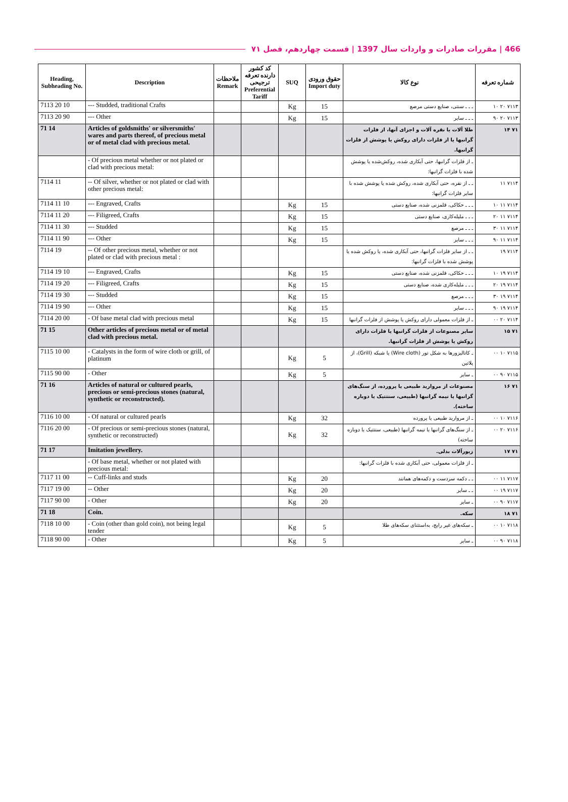466 | مقررات صادرات و واردات سال 1397 | قسمت چهاردهم، فصل ۷۱
| Heading, Subheading No. | Description | ملاحظات Remark | کد کشور دارنده تعرفه ترجیحی Preferential Tariff | SUQ | حقوق ورودی Import duty | نوع کالا | شماره تعرفه |
| --- | --- | --- | --- | --- | --- | --- | --- |
| 7113 20 10 | --- Studded, traditional Crafts | | | Kg | 15 | ـ ـ ـ سنتی، صنایع دستی مرصع | ۷۱۱۳ ۲۰ ۱۰ |
| 7113 20 90 | --- Other | | | Kg | 15 | ـ ـ ـ سایر | ۷۱۱۳ ۲۰ ۹۰ |
| 71 14 | Articles of goldsmiths' or silversmiths' wares and parts thereof, of precious metal or of metal clad with precious metal. | | | | | طلا آلات یا نقره آلات و اجزای آنها، از فلزات گرانبها یا از فلزات دارای روکش یا پوشش از فلزات گرانبها. | ۷۱ ۱۴ |
| | - Of precious metal whether or not plated or clad with precious metal: | | | | | ـ از فلزات گرانبها، حتی آبکاری شده، روکش‌شده یا پوشش شده با فلزات گرانبها: | |
| 7114 11 | -- Of silver, whether or not plated or clad with other precious metal: | | | | | ـ ـ از نقره، حتی آبکاری شده، روکش شده یا پوشش شده با سایر فلزات گرانبها: | ۷۱۱۴ ۱۱ |
| 7114 11 10 | --- Engraved, Crafts | | | Kg | 15 | ـ ـ ـ حکاکی، قلمزنی شده، صنایع دستی | ۷۱۱۴ ۱۱ ۱۰ |
| 7114 11 20 | --- Filigreed, Crafts | | | Kg | 15 | ـ ـ ـ ملیله‌کاری، صنایع دستی | ۷۱۱۴ ۱۱ ۲۰ |
| 7114 11 30 | --- Studded | | | Kg | 15 | ـ ـ ـ مرصع | ۷۱۱۴ ۱۱ ۳۰ |
| 7114 11 90 | --- Other | | | Kg | 15 | ـ ـ ـ سایر | ۷۱۱۴ ۱۱ ۹۰ |
| 7114 19 | -- Of other precious metal, whether or not plated or clad with precious metal : | | | | | ـ ـ از سایر فلزات گرانبها، حتی آبکاری شده، یا روکش شده یا پوشش شده با فلزات گرانبها: | ۷۱۱۴ ۱۹ |
| 7114 19 10 | --- Engraved, Crafts | | | Kg | 15 | ـ ـ ـ حکاکی، قلمزنی شده، صنایع دستی | ۷۱۱۴ ۱۹ ۱۰ |
| 7114 19 20 | --- Filigreed, Crafts | | | Kg | 15 | ـ ـ ـ ملیله‌کاری شده، صنایع دستی | ۷۱۱۴ ۱۹ ۲۰ |
| 7114 19 30 | --- Studded | | | Kg | 15 | ـ ـ ـ مرصع | ۷۱۱۴ ۱۹ ۳۰ |
| 7114 19 90 | --- Other | | | Kg | 15 | ـ ـ ـ سایر | ۷۱۱۴ ۱۹ ۹۰ |
| 7114 20 00 | - Of base metal clad with precious metal | | | Kg | 15 | ـ از فلزات معمولی دارای روکش یا پوشش از فلزات گرانبها | ۷۱۱۴ ۲۰ ۰۰ |
| 71 15 | Other articles of precious metal or of metal clad with precious metal. | | | | | سایر مصنوعات از فلزات گرانبها یا فلزات دارای روکش یا پوشش از فلزات گرانبها. | ۷۱ ۱۵ |
| 7115 10 00 | - Catalysts in the form of wire cloth or grill, of platinum | | | Kg | 5 | ـ کاتالیزورها به شکل تور (Wire cloth) یا شبکه (Grill)، از پلاتین | ۷۱۱۵ ۱۰ ۰۰ |
| 7115 90 00 | - Other | | | Kg | 5 | ـ سایر | ۷۱۱۵ ۹۰ ۰۰ |
| 71 16 | Articles of natural or cultured pearls, precious or semi-precious stones (natural, synthetic or reconstructed). | | | | | مصنوعات از مروارید طبیعی یا پرورده، از سنگ‌های گرانبها یا نیمه گرانبها (طبیعی، سنتتیک یا دوباره ساخته). | ۷۱ ۱۶ |
| 7116 10 00 | - Of natural or cultured pearls | | | Kg | 32 | ـ از مروارید طبیعی یا پرورده | ۷۱۱۶ ۱۰ ۰۰ |
| 7116 20 00 | - Of precious or semi-precious stones (natural, synthetic or reconstructed) | | | Kg | 32 | ـ از سنگ‌های گرانبها یا نیمه گرانبها (طبیعی، سنتتیک یا دوباره ساخته) | ۷۱۱۶ ۲۰ ۰۰ |
| 71 17 | Imitation jewellery. | | | | | زیورآلات بدلی. | ۷۱ ۱۷ |
| | - Of base metal, whether or not plated with precious metal: | | | | | ـ از فلزات معمولی، حتی آبکاری شده با فلزات گرانبها: | |
| 7117 11 00 | -- Cuff-links and studs | | | Kg | 20 | ـ ـ دکمه سردست و دکمه‌های همانند | ۷۱۱۷ ۱۱ ۰۰ |
| 7117 19 00 | -- Other | | | Kg | 20 | ـ ـ سایر | ۷۱۱۷ ۱۹ ۰۰ |
| 7117 90 00 | - Other | | | Kg | 20 | ـ سایر | ۷۱۱۷ ۹۰ ۰۰ |
| 71 18 | Coin. | | | | | سکه. | ۷۱ ۱۸ |
| 7118 10 00 | - Coin (other than gold coin), not being legal tender | | | Kg | 5 | ـ سکه‌های غیر رایج، به‌استثنای سکه‌های طلا | ۷۱۱۸ ۱۰ ۰۰ |
| 7118 90 00 | - Other | | | Kg | 5 | ـ سایر | ۷۱۱۸ ۹۰ ۰۰ |